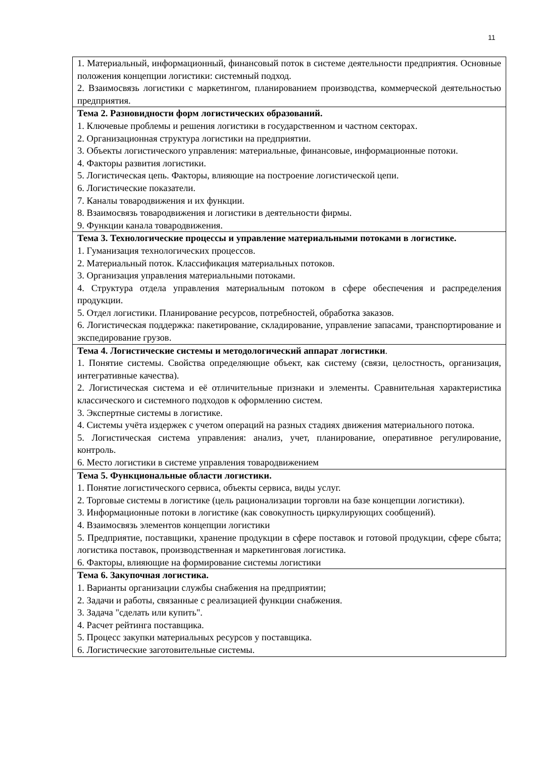11
| 1. Материальный, информационный, финансовый поток в системе деятельности предприятия. Основные положения концепции логистики: системный подход. 2. Взаимосвязь логистики с маркетингом, планированием производства, коммерческой деятельностью предприятия. |
| Тема 2. Разновидности форм логистических образований. 1. Ключевые проблемы и решения логистики в государственном и частном секторах. 2. Организационная структура логистики на предприятии. 3. Объекты логистического управления: материальные, финансовые, информационные потоки. 4. Факторы развития логистики. 5. Логистическая цепь. Факторы, влияющие на построение логистической цепи. 6. Логистические показатели. 7. Каналы товародвижения и их функции. 8. Взаимосвязь товародвижения и логистики в деятельности фирмы. 9. Функции канала товародвижения. |
| Тема 3. Технологические процессы и управление материальными потоками в логистике. 1. Гуманизация технологических процессов. 2. Материальный поток. Классификация материальных потоков. 3. Организация управления материальными потоками. 4. Структура отдела управления материальным потоком в сфере обеспечения и распределения продукции. 5. Отдел логистики. Планирование ресурсов, потребностей, обработка заказов. 6. Логистическая поддержка: пакетирование, складирование, управление запасами, транспортирование и экспедирование грузов. |
| Тема 4. Логистические системы и методологический аппарат логистики . 1. Понятие системы. Свойства определяющие объект, как систему (связи, целостность, организация, интегративные качества). 2. Логистическая система и её отличительные признаки и элементы. Сравнительная характеристика классического и системного подходов к оформлению систем. 3. Экспертные системы в логистике. 4. Системы учёта издержек с учетом операций на разных стадиях движения материального потока. 5. Логистическая система управления: анализ, учет, планирование, оперативное регулирование, контроль. 6. Место логистики в системе управления товародвижением |
| Тема 5. Функциональные области логистики. 1. Понятие логистического сервиса, объекты сервиса, виды услуг. 2. Торговые системы в логистике (цель рационализации торговли на базе концепции логистики). 3. Информационные потоки в логистике (как совокупность циркулирующих сообщений). 4. Взаимосвязь элементов концепции логистики 5. Предприятие, поставщики, хранение продукции в сфере поставок и готовой продукции, сфере сбыта; логистика поставок, производственная и маркетинговая логистика. 6. Факторы, влияющие на формирование системы логистики |
| Тема 6. Закупочная логистика. 1. Варианты организации службы снабжения на предприятии; 2. Задачи и работы, связанные с реализацией функции снабжения. 3. Задача "сделать или купить". 4. Расчет рейтинга поставщика. 5. Процесс закупки материальных ресурсов у поставщика. 6. Логистические заготовительные системы. |